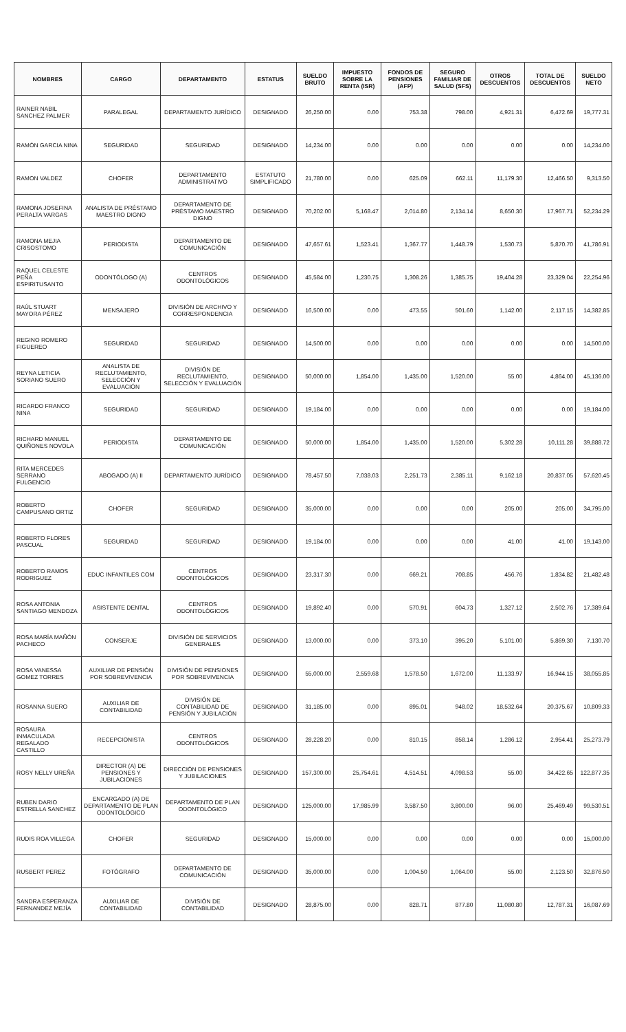| NOMBRES | CARGO | DEPARTAMENTO | ESTATUS | SUELDO BRUTO | IMPUESTO SOBRE LA RENTA (ISR) | FONDOS DE PENSIONES (AFP) | SEGURO FAMILIAR DE SALUD (SFS) | OTROS DESCUENTOS | TOTAL DE DESCUENTOS | SUELDO NETO |
| --- | --- | --- | --- | --- | --- | --- | --- | --- | --- | --- |
| RAINER NABIL SANCHEZ PALMER | PARALEGAL | DEPARTAMENTO JURÍDICO | DESIGNADO | 26,250.00 | 0.00 | 753.38 | 798.00 | 4,921.31 | 6,472.69 | 19,777.31 |
| RAMÓN GARCIA NINA | SEGURIDAD | SEGURIDAD | DESIGNADO | 14,234.00 | 0.00 | 0.00 | 0.00 | 0.00 | 0.00 | 14,234.00 |
| RAMON VALDEZ | CHOFER | DEPARTAMENTO ADMINISTRATIVO | ESTATUTO SIMPLIFICADO | 21,780.00 | 0.00 | 625.09 | 662.11 | 11,179.30 | 12,466.50 | 9,313.50 |
| RAMONA JOSEFINA PERALTA VARGAS | ANALISTA DE PRÉSTAMO MAESTRO DIGNO | DEPARTAMENTO DE PRÉSTAMO MAESTRO DIGNO | DESIGNADO | 70,202.00 | 5,168.47 | 2,014.80 | 2,134.14 | 8,650.30 | 17,967.71 | 52,234.29 |
| RAMONA MEJIA CRISOSTOMO | PERIODISTA | DEPARTAMENTO DE COMUNICACIÓN | DESIGNADO | 47,657.61 | 1,523.41 | 1,367.77 | 1,448.79 | 1,530.73 | 5,870.70 | 41,786.91 |
| RAQUEL CELESTE PEÑA ESPIRITUSANTO | ODONTÓLOGO (A) | CENTROS ODONTOLÓGICOS | DESIGNADO | 45,584.00 | 1,230.75 | 1,308.26 | 1,385.75 | 19,404.28 | 23,329.04 | 22,254.96 |
| RAÚL STUART MAYORA PÉREZ | MENSAJERO | DIVISIÓN DE ARCHIVO Y CORRESPONDENCIA | DESIGNADO | 16,500.00 | 0.00 | 473.55 | 501.60 | 1,142.00 | 2,117.15 | 14,382.85 |
| REGINO ROMERO FIGUEREO | SEGURIDAD | SEGURIDAD | DESIGNADO | 14,500.00 | 0.00 | 0.00 | 0.00 | 0.00 | 0.00 | 14,500.00 |
| REYNA LETICIA SORIANO SUERO | ANALISTA DE RECLUTAMIENTO, SELECCIÓN Y EVALUACIÓN | DIVISIÓN DE RECLUTAMIENTO, SELECCIÓN Y EVALUACIÓN | DESIGNADO | 50,000.00 | 1,854.00 | 1,435.00 | 1,520.00 | 55.00 | 4,864.00 | 45,136.00 |
| RICARDO FRANCO NINA | SEGURIDAD | SEGURIDAD | DESIGNADO | 19,184.00 | 0.00 | 0.00 | 0.00 | 0.00 | 0.00 | 19,184.00 |
| RICHARD MANUEL QUIÑONES NOVOLA | PERIODISTA | DEPARTAMENTO DE COMUNICACIÓN | DESIGNADO | 50,000.00 | 1,854.00 | 1,435.00 | 1,520.00 | 5,302.28 | 10,111.28 | 39,888.72 |
| RITA MERCEDES SERRANO FULGENCIO | ABOGADO (A) II | DEPARTAMENTO JURÍDICO | DESIGNADO | 78,457.50 | 7,038.03 | 2,251.73 | 2,385.11 | 9,162.18 | 20,837.05 | 57,620.45 |
| ROBERTO CAMPUSANO ORTIZ | CHOFER | SEGURIDAD | DESIGNADO | 35,000.00 | 0.00 | 0.00 | 0.00 | 205.00 | 205.00 | 34,795.00 |
| ROBERTO FLORES PASCUAL | SEGURIDAD | SEGURIDAD | DESIGNADO | 19,184.00 | 0.00 | 0.00 | 0.00 | 41.00 | 41.00 | 19,143.00 |
| ROBERTO RAMOS RODRIGUEZ | EDUC INFANTILES COM | CENTROS ODONTOLÓGICOS | DESIGNADO | 23,317.30 | 0.00 | 669.21 | 708.85 | 456.76 | 1,834.82 | 21,482.48 |
| ROSA ANTONIA SANTIAGO MENDOZA | ASISTENTE DENTAL | CENTROS ODONTOLÓGICOS | DESIGNADO | 19,892.40 | 0.00 | 570.91 | 604.73 | 1,327.12 | 2,502.76 | 17,389.64 |
| ROSA MARÍA MAÑÓN PACHECO | CONSERJE | DIVISIÓN DE SERVICIOS GENERALES | DESIGNADO | 13,000.00 | 0.00 | 373.10 | 395.20 | 5,101.00 | 5,869.30 | 7,130.70 |
| ROSA VANESSA GOMEZ TORRES | AUXILIAR DE PENSIÓN POR SOBREVIVENCIA | DIVISIÓN DE PENSIONES POR SOBREVIVENCIA | DESIGNADO | 55,000.00 | 2,559.68 | 1,578.50 | 1,672.00 | 11,133.97 | 16,944.15 | 38,055.85 |
| ROSANNA SUERO | AUXILIAR DE CONTABILIDAD | DIVISIÓN DE CONTABILIDAD DE PENSIÓN Y JUBILACIÓN | DESIGNADO | 31,185.00 | 0.00 | 895.01 | 948.02 | 18,532.64 | 20,375.67 | 10,809.33 |
| ROSAURA INMACULADA REGALADO CASTILLO | RECEPCIONISTA | CENTROS ODONTOLÓGICOS | DESIGNADO | 28,228.20 | 0.00 | 810.15 | 858.14 | 1,286.12 | 2,954.41 | 25,273.79 |
| ROSY NELLY UREÑA | DIRECTOR (A) DE PENSIONES Y JUBILACIONES | DIRECCIÓN DE PENSIONES Y JUBILACIONES | DESIGNADO | 157,300.00 | 25,754.61 | 4,514.51 | 4,098.53 | 55.00 | 34,422.65 | 122,877.35 |
| RUBEN DARIO ESTRELLA SANCHEZ | ENCARGADO (A) DE DEPARTAMENTO DE PLAN ODONTOLÓGICO | DEPARTAMENTO DE PLAN ODONTOLÓGICO | DESIGNADO | 125,000.00 | 17,985.99 | 3,587.50 | 3,800.00 | 96.00 | 25,469.49 | 99,530.51 |
| RUDIS ROA VILLEGA | CHOFER | SEGURIDAD | DESIGNADO | 15,000.00 | 0.00 | 0.00 | 0.00 | 0.00 | 0.00 | 15,000.00 |
| RUSBERT PEREZ | FOTÓGRAFO | DEPARTAMENTO DE COMUNICACIÓN | DESIGNADO | 35,000.00 | 0.00 | 1,004.50 | 1,064.00 | 55.00 | 2,123.50 | 32,876.50 |
| SANDRA ESPERANZA FERNANDEZ MEJÍA | AUXILIAR DE CONTABILIDAD | DIVISIÓN DE CONTABILIDAD | DESIGNADO | 28,875.00 | 0.00 | 828.71 | 877.80 | 11,080.80 | 12,787.31 | 16,087.69 |